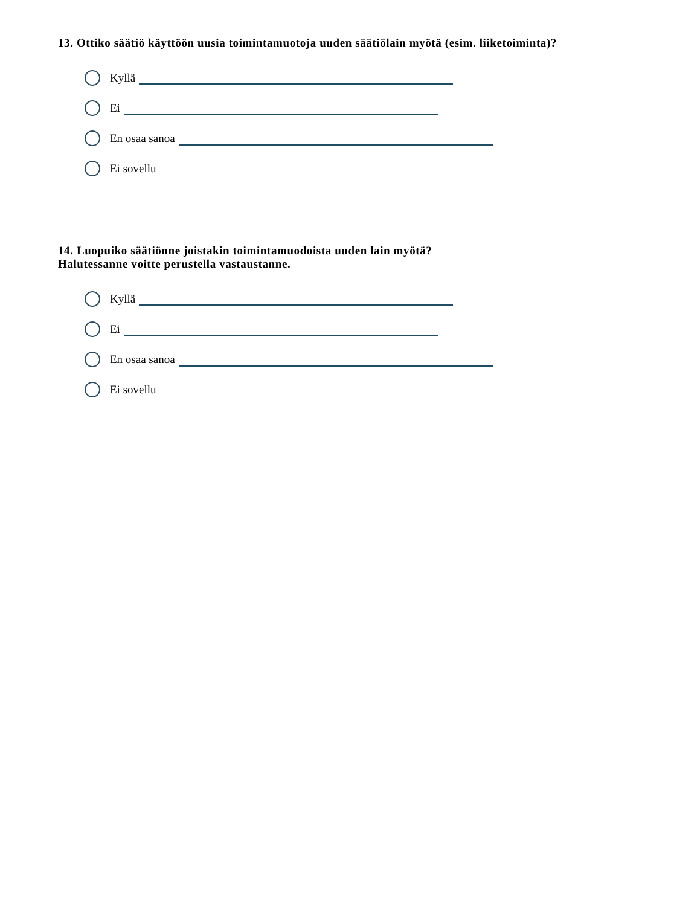13. Ottiko säätiö käyttöön uusia toimintamuotoja uuden säätiölain myötä (esim. liiketoiminta)?
Kyllä
Ei
En osaa sanoa
Ei sovellu
14. Luopuiko säätiönne joistakin toimintamuodoista uuden lain myötä?
Halutessanne voitte perustella vastaustanne.
Kyllä
Ei
En osaa sanoa
Ei sovellu